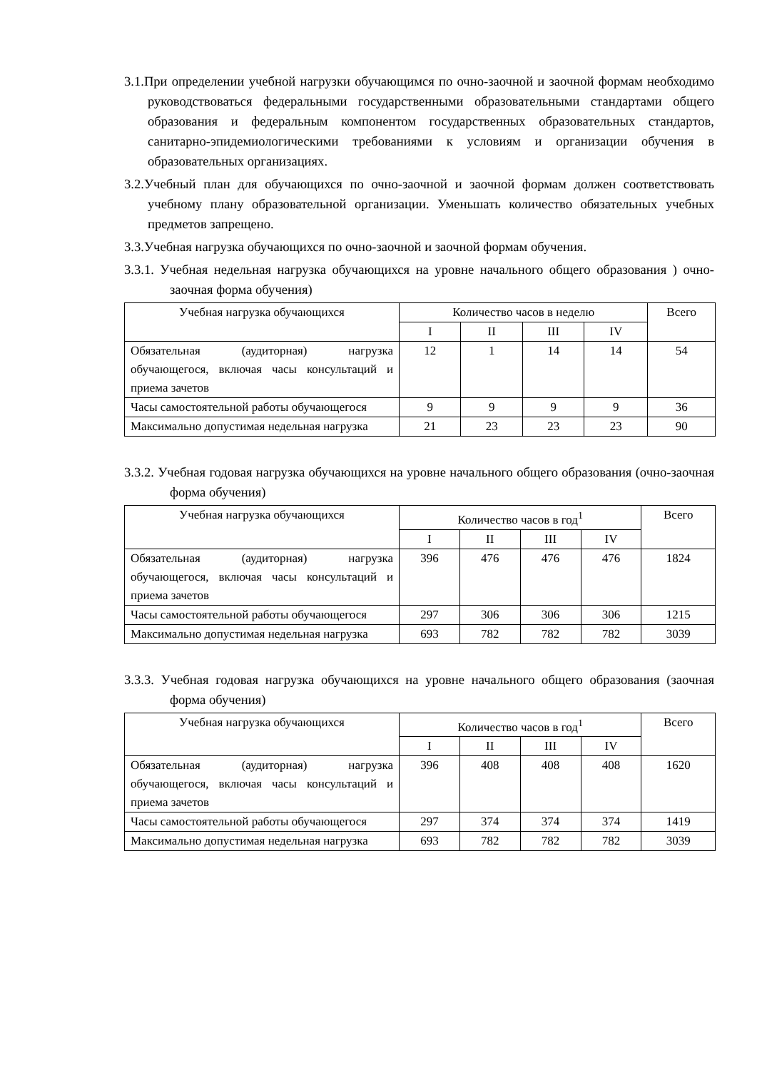3.1.При определении учебной нагрузки обучающимся по очно-заочной и заочной формам необходимо руководствоваться федеральными государственными образовательными стандартами общего образования и федеральным компонентом государственных образовательных стандартов, санитарно-эпидемиологическими требованиями к условиям и организации обучения в образовательных организациях.
3.2.Учебный план для обучающихся по очно-заочной и заочной формам должен соответствовать учебному плану образовательной организации. Уменьшать количество обязательных учебных предметов запрещено.
3.3.Учебная нагрузка обучающихся по очно-заочной и заочной формам обучения.
3.3.1. Учебная недельная нагрузка обучающихся на уровне начального общего образования ) очно-заочная форма обучения)
| Учебная нагрузка обучающихся | Количество часов в неделю | | | | Всего |
| | I | II | III | IV | |
| Обязательная (аудиторная) нагрузка обучающегося, включая часы консультаций и приема зачетов | 12 | 1 | 14 | 14 | 54 |
| Часы самостоятельной работы обучающегося | 9 | 9 | 9 | 9 | 36 |
| Максимально допустимая недельная нагрузка | 21 | 23 | 23 | 23 | 90 |
3.3.2. Учебная годовая нагрузка обучающихся на уровне начального общего образования (очно-заочная форма обучения)
| Учебная нагрузка обучающихся | Количество часов в год<sup>1</sup> | | | | Всего |
| | I | II | III | IV | |
| Обязательная (аудиторная) нагрузка обучающегося, включая часы консультаций и приема зачетов | 396 | 476 | 476 | 476 | 1824 |
| Часы самостоятельной работы обучающегося | 297 | 306 | 306 | 306 | 1215 |
| Максимально допустимая недельная нагрузка | 693 | 782 | 782 | 782 | 3039 |
3.3.3. Учебная годовая нагрузка обучающихся на уровне начального общего образования (заочная форма обучения)
| Учебная нагрузка обучающихся | Количество часов в год<sup>1</sup> | | | | Всего |
| | I | II | III | IV | |
| Обязательная (аудиторная) нагрузка обучающегося, включая часы консультаций и приема зачетов | 396 | 408 | 408 | 408 | 1620 |
| Часы самостоятельной работы обучающегося | 297 | 374 | 374 | 374 | 1419 |
| Максимально допустимая недельная нагрузка | 693 | 782 | 782 | 782 | 3039 |